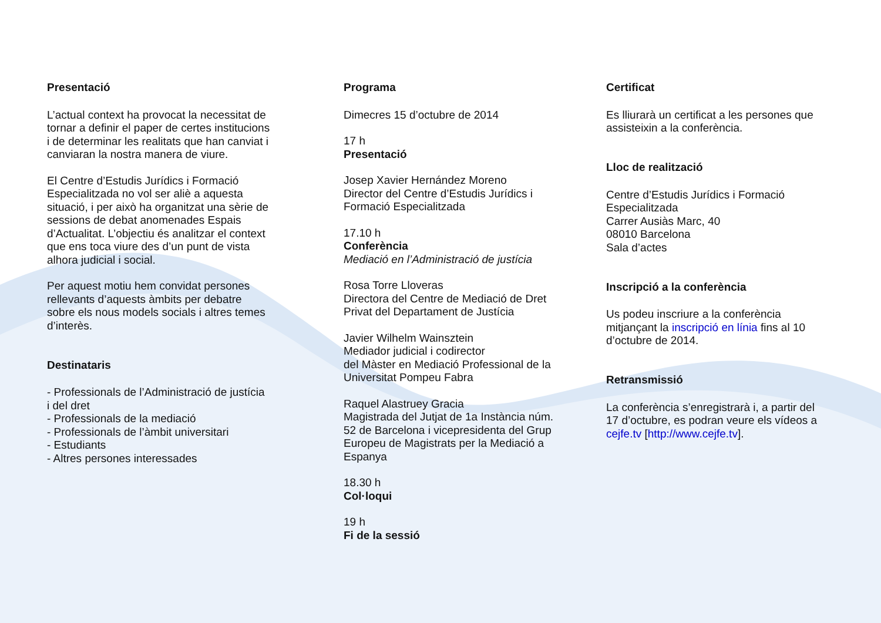Presentació
L’actual context ha provocat la necessitat de tornar a definir el paper de certes institucions i de determinar les realitats que han canviat i canviaran la nostra manera de viure.
El Centre d’Estudis Jurídics i Formació Especialitzada no vol ser aliè a aquesta situació, i per això ha organitzat una sèrie de sessions de debat anomenades Espais d’Actualitat. L’objectiu és analitzar el context que ens toca viure des d’un punt de vista alhora judicial i social.
Per aquest motiu hem convidat persones rellevants d’aquests àmbits per debatre sobre els nous models socials i altres temes d’interès.
Destinataris
- Professionals de l’Administració de justícia i del dret
- Professionals de la mediació
- Professionals de l’àmbit universitari
- Estudiants
- Altres persones interessades
Programa
Dimecres 15 d’octubre de 2014
17 h
Presentació
Josep Xavier Hernández Moreno
Director del Centre d’Estudis Jurídics i Formació Especialitzada
17.10 h
Conferència
Mediació en l’Administració de justícia
Rosa Torre Lloveras
Directora del Centre de Mediació de Dret Privat del Departament de Justícia
Javier Wilhelm Wainsztein
Mediador judicial i codirector
del Màster en Mediació Professional de la Universitat Pompeu Fabra
Raquel Alastruey Gracia
Magistrada del Jutjat de 1a Instància núm. 52 de Barcelona i vicepresidenta del Grup Europeu de Magistrats per la Mediació a Espanya
18.30 h
Col·loqui
19 h
Fi de la sessió
Certificat
Es lliurarà un certificat a les persones que assisteixin a la conferència.
Lloc de realització
Centre d’Estudis Jurídics i Formació Especialitzada
Carrer Ausiàs Marc, 40
08010 Barcelona
Sala d’actes
Inscripció a la conferència
Us podeu inscriure a la conferència mitjançant la inscripció en línia fins al 10 d’octubre de 2014.
Retransmissió
La conferència s’enregistrarà i, a partir del 17 d’octubre, es podran veure els vídeos a cejfe.tv [http://www.cejfe.tv].